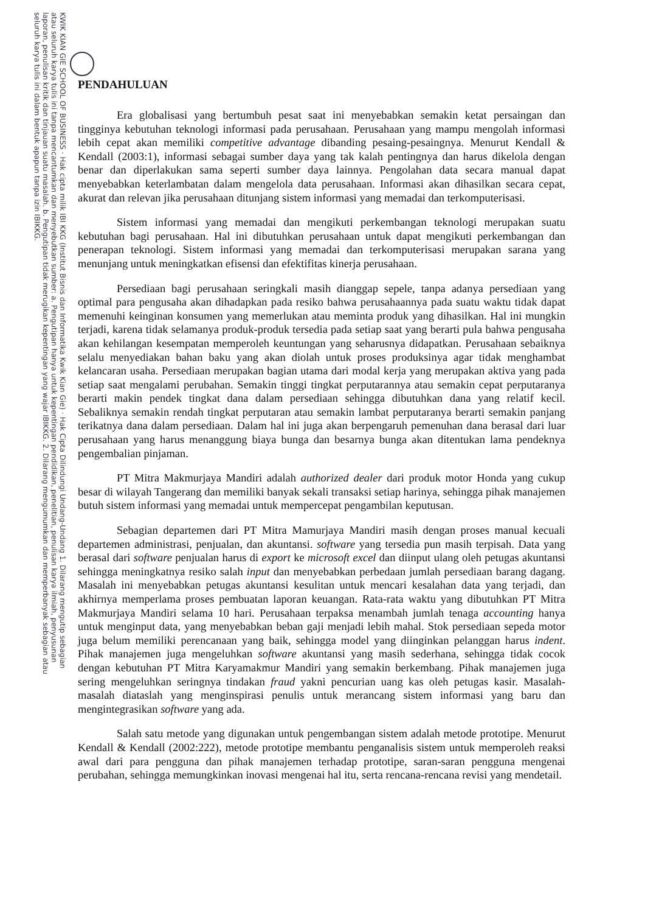KWIK KIAN GIE SCHOOL OF BUSINESS · Hak cipta milik IBI KKG (Institut Bisnis dan Informatika Kwik Kian Gie) · Hak Cipta Dilindungi Undang-Undang 1. Dilarang mengutip sebagian atau seluruh karya tulis ini tanpa mencantumkan dan menyebutkan sumber: a. Pengutipan hanya untuk kepentingan pendidikan, penelitian, penulisan karya ilmiah, penyusunan laporan, penulisan kritik dan tinjauan suatu masalah. b. Pengutipan tidak merugikan kepentingan yang wajar IBIKKG. 2. Dilarang mengumumkan dan memperbanyak sebagian atau seluruh karya tulis ini dalam bentuk apapun tanpa izin IBIKKG.
PENDAHULUAN
Era globalisasi yang bertumbuh pesat saat ini menyebabkan semakin ketat persaingan dan tingginya kebutuhan teknologi informasi pada perusahaan. Perusahaan yang mampu mengolah informasi lebih cepat akan memiliki competitive advantage dibanding pesaing-pesaingnya. Menurut Kendall & Kendall (2003:1), informasi sebagai sumber daya yang tak kalah pentingnya dan harus dikelola dengan benar dan diperlakukan sama seperti sumber daya lainnya. Pengolahan data secara manual dapat menyebabkan keterlambatan dalam mengelola data perusahaan. Informasi akan dihasilkan secara cepat, akurat dan relevan jika perusahaan ditunjang sistem informasi yang memadai dan terkomputerisasi.
Sistem informasi yang memadai dan mengikuti perkembangan teknologi merupakan suatu kebutuhan bagi perusahaan. Hal ini dibutuhkan perusahaan untuk dapat mengikuti perkembangan dan penerapan teknologi. Sistem informasi yang memadai dan terkomputerisasi merupakan sarana yang menunjang untuk meningkatkan efisensi dan efektifitas kinerja perusahaan.
Persediaan bagi perusahaan seringkali masih dianggap sepele, tanpa adanya persediaan yang optimal para pengusaha akan dihadapkan pada resiko bahwa perusahaannya pada suatu waktu tidak dapat memenuhi keinginan konsumen yang memerlukan atau meminta produk yang dihasilkan. Hal ini mungkin terjadi, karena tidak selamanya produk-produk tersedia pada setiap saat yang berarti pula bahwa pengusaha akan kehilangan kesempatan memperoleh keuntungan yang seharusnya didapatkan. Perusahaan sebaiknya selalu menyediakan bahan baku yang akan diolah untuk proses produksinya agar tidak menghambat kelancaran usaha. Persediaan merupakan bagian utama dari modal kerja yang merupakan aktiva yang pada setiap saat mengalami perubahan. Semakin tinggi tingkat perputarannya atau semakin cepat perputaranya berarti makin pendek tingkat dana dalam persediaan sehingga dibutuhkan dana yang relatif kecil. Sebaliknya semakin rendah tingkat perputaran atau semakin lambat perputaranya berarti semakin panjang terikatnya dana dalam persediaan. Dalam hal ini juga akan berpengaruh pemenuhan dana berasal dari luar perusahaan yang harus menanggung biaya bunga dan besarnya bunga akan ditentukan lama pendeknya pengembalian pinjaman.
PT Mitra Makmurjaya Mandiri adalah authorized dealer dari produk motor Honda yang cukup besar di wilayah Tangerang dan memiliki banyak sekali transaksi setiap harinya, sehingga pihak manajemen butuh sistem informasi yang memadai untuk mempercepat pengambilan keputusan.
Sebagian departemen dari PT Mitra Mamurjaya Mandiri masih dengan proses manual kecuali departemen administrasi, penjualan, dan akuntansi. software yang tersedia pun masih terpisah. Data yang berasal dari software penjualan harus di export ke microsoft excel dan diinput ulang oleh petugas akuntansi sehingga meningkatnya resiko salah input dan menyebabkan perbedaan jumlah persediaan barang dagang. Masalah ini menyebabkan petugas akuntansi kesulitan untuk mencari kesalahan data yang terjadi, dan akhirnya memperlama proses pembuatan laporan keuangan. Rata-rata waktu yang dibutuhkan PT Mitra Makmurjaya Mandiri selama 10 hari. Perusahaan terpaksa menambah jumlah tenaga accounting hanya untuk menginput data, yang menyebabkan beban gaji menjadi lebih mahal. Stok persediaan sepeda motor juga belum memiliki perencanaan yang baik, sehingga model yang diinginkan pelanggan harus indent. Pihak manajemen juga mengeluhkan software akuntansi yang masih sederhana, sehingga tidak cocok dengan kebutuhan PT Mitra Karyamakmur Mandiri yang semakin berkembang. Pihak manajemen juga sering mengeluhkan seringnya tindakan fraud yakni pencurian uang kas oleh petugas kasir. Masalah-masalah diataslah yang menginspirasi penulis untuk merancang sistem informasi yang baru dan mengintegrasikan software yang ada.
Salah satu metode yang digunakan untuk pengembangan sistem adalah metode prototipe. Menurut Kendall & Kendall (2002:222), metode prototipe membantu penganalisis sistem untuk memperoleh reaksi awal dari para pengguna dan pihak manajemen terhadap prototipe, saran-saran pengguna mengenai perubahan, sehingga memungkinkan inovasi mengenai hal itu, serta rencana-rencana revisi yang mendetail.